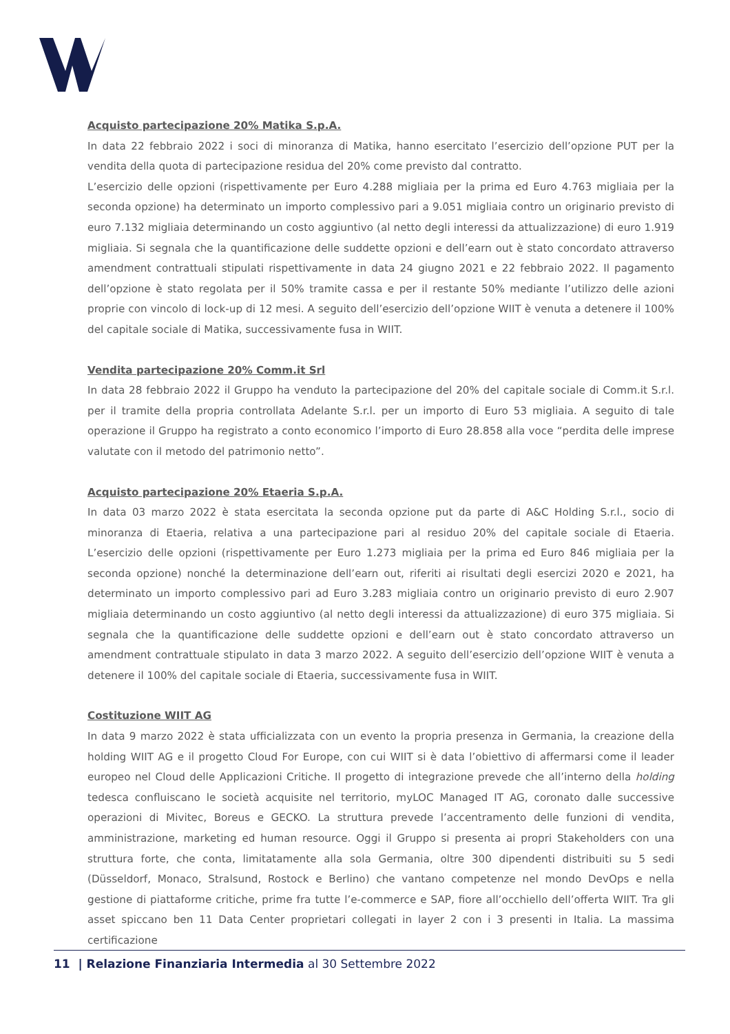Acquisto partecipazione 20% Matika S.p.A.
In data 22 febbraio 2022 i soci di minoranza di Matika, hanno esercitato l’esercizio dell’opzione PUT per la vendita della quota di partecipazione residua del 20% come previsto dal contratto.
L’esercizio delle opzioni (rispettivamente per Euro 4.288 migliaia per la prima ed Euro 4.763 migliaia per la seconda opzione) ha determinato un importo complessivo pari a 9.051 migliaia contro un originario previsto di euro 7.132 migliaia determinando un costo aggiuntivo (al netto degli interessi da attualizzazione) di euro 1.919 migliaia. Si segnala che la quantificazione delle suddette opzioni e dell’earn out è stato concordato attraverso amendment contrattuali stipulati rispettivamente in data 24 giugno 2021 e 22 febbraio 2022. Il pagamento dell’opzione è stato regolata per il 50% tramite cassa e per il restante 50% mediante l’utilizzo delle azioni proprie con vincolo di lock-up di 12 mesi. A seguito dell’esercizio dell’opzione WIIT è venuta a detenere il 100% del capitale sociale di Matika, successivamente fusa in WIIT.
Vendita partecipazione 20% Comm.it Srl
In data 28 febbraio 2022 il Gruppo ha venduto la partecipazione del 20% del capitale sociale di Comm.it S.r.l. per il tramite della propria controllata Adelante S.r.l. per un importo di Euro 53 migliaia. A seguito di tale operazione il Gruppo ha registrato a conto economico l’importo di Euro 28.858 alla voce “perdita delle imprese valutate con il metodo del patrimonio netto”.
Acquisto partecipazione 20% Etaeria S.p.A.
In data 03 marzo 2022 è stata esercitata la seconda opzione put da parte di A&C Holding S.r.l., socio di minoranza di Etaeria, relativa a una partecipazione pari al residuo 20% del capitale sociale di Etaeria. L’esercizio delle opzioni (rispettivamente per Euro 1.273 migliaia per la prima ed Euro 846 migliaia per la seconda opzione) nonché la determinazione dell’earn out, riferiti ai risultati degli esercizi 2020 e 2021, ha determinato un importo complessivo pari ad Euro 3.283 migliaia contro un originario previsto di euro 2.907 migliaia determinando un costo aggiuntivo (al netto degli interessi da attualizzazione) di euro 375 migliaia. Si segnala che la quantificazione delle suddette opzioni e dell’earn out è stato concordato attraverso un amendment contrattuale stipulato in data 3 marzo 2022. A seguito dell’esercizio dell’opzione WIIT è venuta a detenere il 100% del capitale sociale di Etaeria, successivamente fusa in WIIT.
Costituzione WIIT AG
In data 9 marzo 2022 è stata ufficializzata con un evento la propria presenza in Germania, la creazione della holding WIIT AG e il progetto Cloud For Europe, con cui WIIT si è data l’obiettivo di affermarsi come il leader europeo nel Cloud delle Applicazioni Critiche. Il progetto di integrazione prevede che all’interno della holding tedesca confluiscano le società acquisite nel territorio, myLOC Managed IT AG, coronato dalle successive operazioni di Mivitec, Boreus e GECKO. La struttura prevede l’accentramento delle funzioni di vendita, amministrazione, marketing ed human resource. Oggi il Gruppo si presenta ai propri Stakeholders con una struttura forte, che conta, limitatamente alla sola Germania, oltre 300 dipendenti distribuiti su 5 sedi (Düsseldorf, Monaco, Stralsund, Rostock e Berlino) che vantano competenze nel mondo DevOps e nella gestione di piattaforme critiche, prime fra tutte l’e-commerce e SAP, fiore all’occhiello dell’offerta WIIT. Tra gli asset spiccano ben 11 Data Center proprietari collegati in layer 2 con i 3 presenti in Italia. La massima certificazione
11 | Relazione Finanziaria Intermedia al 30 Settembre 2022